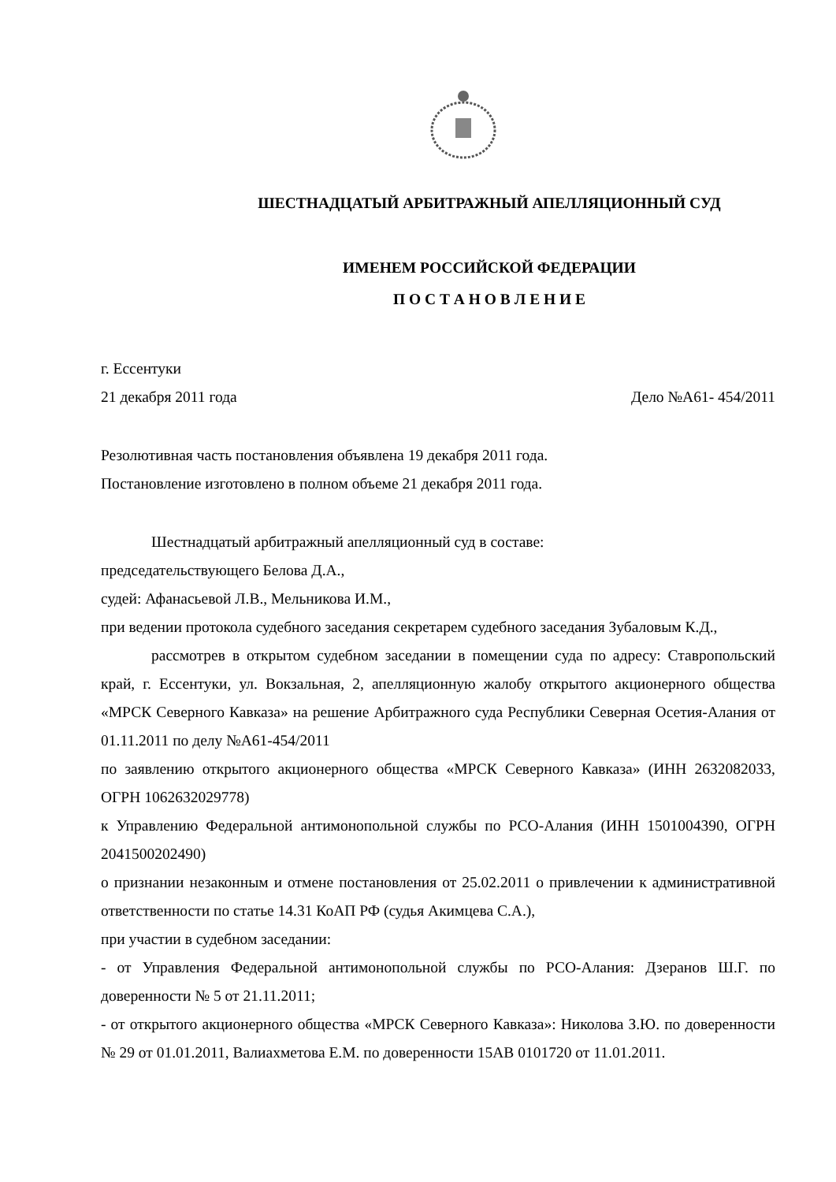ШЕСТНАДЦАТЫЙ АРБИТРАЖНЫЙ АПЕЛЛЯЦИОННЫЙ СУД
ИМЕНЕМ РОССИЙСКОЙ ФЕДЕРАЦИИ
П О С Т А Н О В Л Е Н И Е
г. Ессентуки
21 декабря 2011 года Дело №А61- 454/2011
Резолютивная часть постановления объявлена 19 декабря 2011 года.
Постановление изготовлено в полном объеме 21 декабря 2011 года.
Шестнадцатый арбитражный апелляционный суд в составе:
председательствующего Белова Д.А.,
судей: Афанасьевой Л.В., Мельникова И.М.,
при ведении протокола судебного заседания секретарем судебного заседания Зубаловым К.Д.,
рассмотрев в открытом судебном заседании в помещении суда по адресу: Ставропольский край, г. Ессентуки, ул. Вокзальная, 2, апелляционную жалобу открытого акционерного общества «МРСК Северного Кавказа» на решение Арбитражного суда Республики Северная Осетия-Алания от 01.11.2011 по делу №А61-454/2011
по заявлению открытого акционерного общества «МРСК Северного Кавказа» (ИНН 2632082033, ОГРН 1062632029778)
к Управлению Федеральной антимонопольной службы по РСО-Алания (ИНН 1501004390, ОГРН 2041500202490)
о признании незаконным и отмене постановления от 25.02.2011 о привлечении к административной ответственности по статье 14.31 КоАП РФ (судья Акимцева С.А.),
при участии в судебном заседании:
- от Управления Федеральной антимонопольной службы по РСО-Алания: Дзеранов Ш.Г. по доверенности № 5 от 21.11.2011;
- от открытого акционерного общества «МРСК Северного Кавказа»: Николова З.Ю. по доверенности № 29 от 01.01.2011, Валиахметова Е.М. по доверенности 15АВ 0101720 от 11.01.2011.